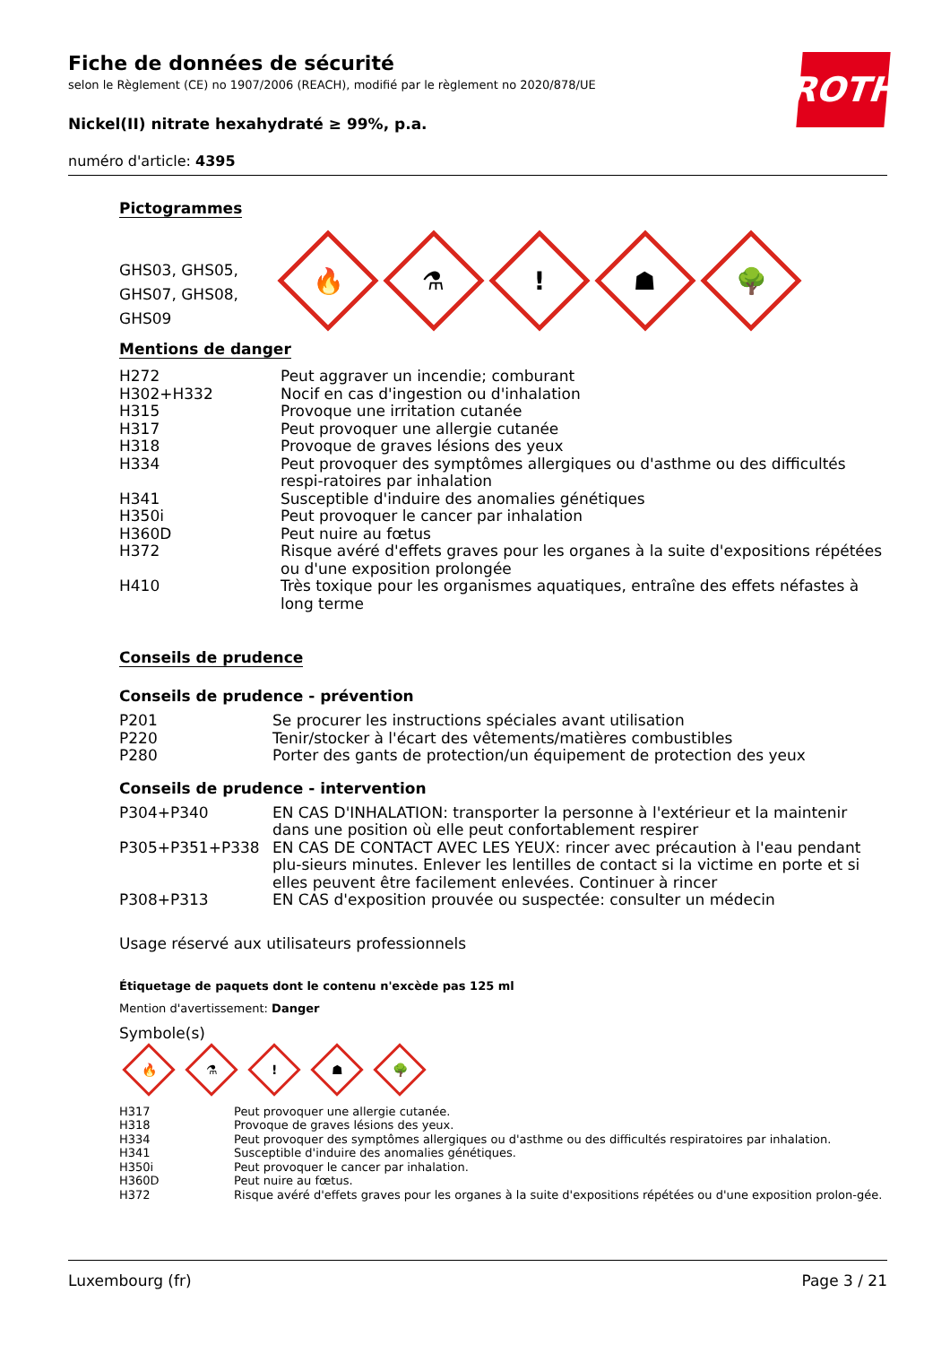ROTH
Fiche de données de sécurité
selon le Règlement (CE) no 1907/2006 (REACH), modifié par le règlement no 2020/878/UE
Nickel(II) nitrate hexahydraté ≥ 99%, p.a.
numéro d'article: 4395
Pictogrammes
GHS03, GHS05, GHS07, GHS08, GHS09
🔥
⚗
!
☗
🌳
Mentions de danger
| H272 | Peut aggraver un incendie; comburant |
| H302+H332 | Nocif en cas d'ingestion ou d'inhalation |
| H315 | Provoque une irritation cutanée |
| H317 | Peut provoquer une allergie cutanée |
| H318 | Provoque de graves lésions des yeux |
| H334 | Peut provoquer des symptômes allergiques ou d'asthme ou des difficultés respi-ratoires par inhalation |
| H341 | Susceptible d'induire des anomalies génétiques |
| H350i | Peut provoquer le cancer par inhalation |
| H360D | Peut nuire au fœtus |
| H372 | Risque avéré d'effets graves pour les organes à la suite d'expositions répétées ou d'une exposition prolongée |
| H410 | Très toxique pour les organismes aquatiques, entraîne des effets néfastes à long terme |
Conseils de prudence
Conseils de prudence - prévention
| P201 | Se procurer les instructions spéciales avant utilisation |
| P220 | Tenir/stocker à l'écart des vêtements/matières combustibles |
| P280 | Porter des gants de protection/un équipement de protection des yeux |
Conseils de prudence - intervention
| P304+P340 | EN CAS D'INHALATION: transporter la personne à l'extérieur et la maintenir dans une position où elle peut confortablement respirer |
| P305+P351+P338 | EN CAS DE CONTACT AVEC LES YEUX: rincer avec précaution à l'eau pendant plu-sieurs minutes. Enlever les lentilles de contact si la victime en porte et si elles peuvent être facilement enlevées. Continuer à rincer |
| P308+P313 | EN CAS d'exposition prouvée ou suspectée: consulter un médecin |
Usage réservé aux utilisateurs professionnels
Étiquetage de paquets dont le contenu n'excède pas 125 ml
Mention d'avertissement: Danger
Symbole(s)
🔥
⚗
!
☗
🌳
| H317 | Peut provoquer une allergie cutanée. |
| H318 | Provoque de graves lésions des yeux. |
| H334 | Peut provoquer des symptômes allergiques ou d'asthme ou des difficultés respiratoires par inhalation. |
| H341 | Susceptible d'induire des anomalies génétiques. |
| H350i | Peut provoquer le cancer par inhalation. |
| H360D | Peut nuire au fœtus. |
| H372 | Risque avéré d'effets graves pour les organes à la suite d'expositions répétées ou d'une exposition prolon-gée. |
Luxembourg (fr) Page 3 / 21